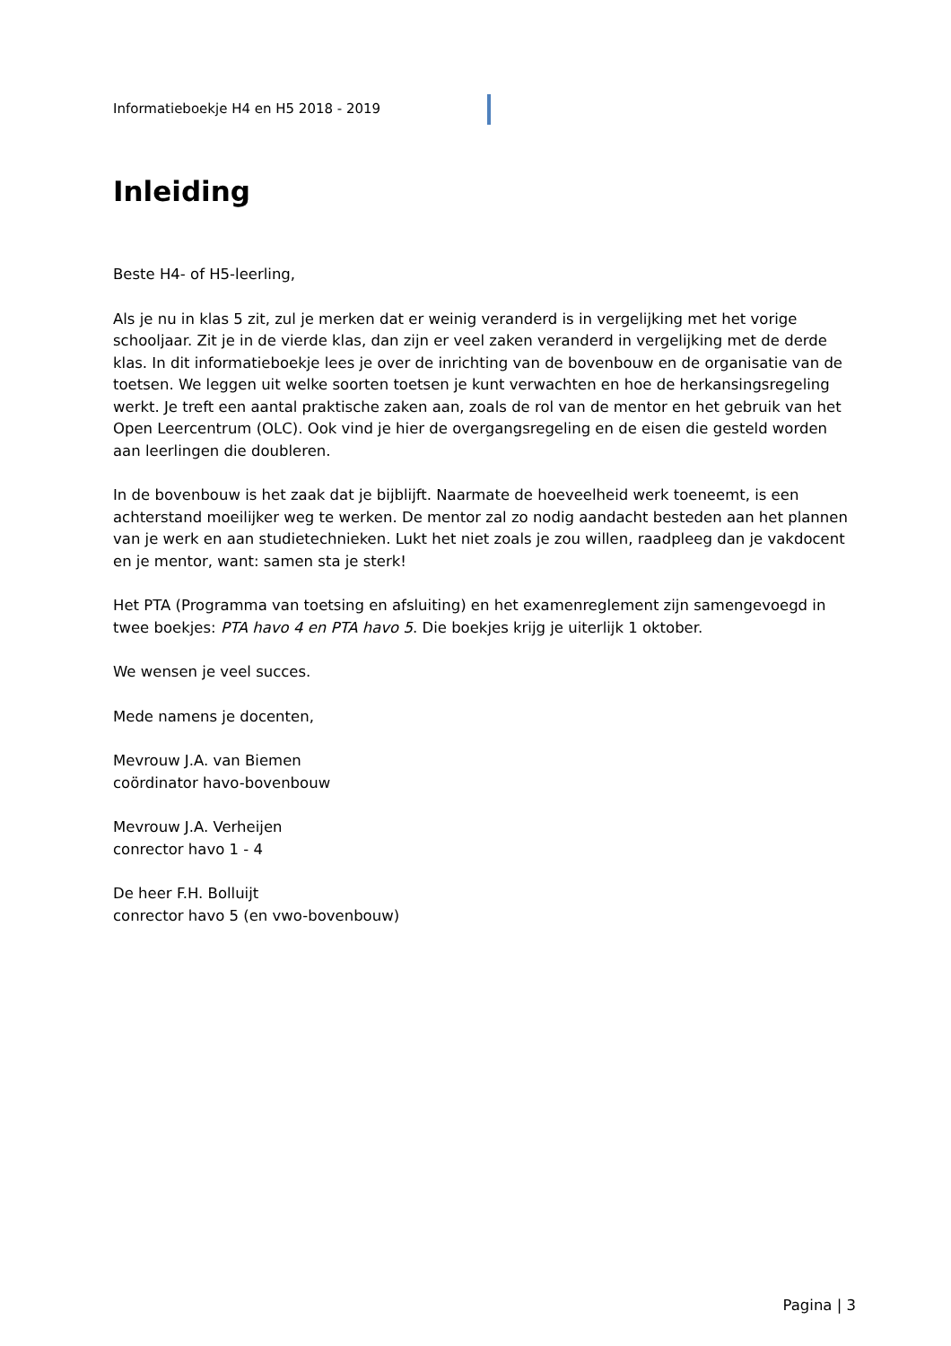Informatieboekje H4 en H5 2018 - 2019
Inleiding
Beste H4- of H5-leerling,
Als je nu in klas 5 zit, zul je merken dat er weinig veranderd is in vergelijking met het vorige schooljaar. Zit je in de vierde klas, dan zijn er veel zaken veranderd in vergelijking met de derde klas. In dit informatieboekje lees je over de inrichting van de bovenbouw en de organisatie van de toetsen. We leggen uit welke soorten toetsen je kunt verwachten en hoe de herkansingsregeling werkt. Je treft een aantal praktische zaken aan, zoals de rol van de mentor en het gebruik van het Open Leercentrum (OLC). Ook vind je hier de overgangsregeling en de eisen die gesteld worden aan leerlingen die doubleren.
In de bovenbouw is het zaak dat je bijblijft. Naarmate de hoeveelheid werk toeneemt, is een achterstand moeilijker weg te werken. De mentor zal zo nodig aandacht besteden aan het plannen van je werk en aan studietechnieken. Lukt het niet zoals je zou willen, raadpleeg dan je vakdocent en je mentor, want: samen sta je sterk!
Het PTA (Programma van toetsing en afsluiting) en het examenreglement zijn samengevoegd in twee boekjes: PTA havo 4 en PTA havo 5. Die boekjes krijg je uiterlijk 1 oktober.
We wensen je veel succes.
Mede namens je docenten,
Mevrouw J.A. van Biemen
coördinator havo-bovenbouw
Mevrouw J.A. Verheijen
conrector havo 1 - 4
De heer F.H. Bolluijt
conrector havo 5 (en vwo-bovenbouw)
Pagina | 3